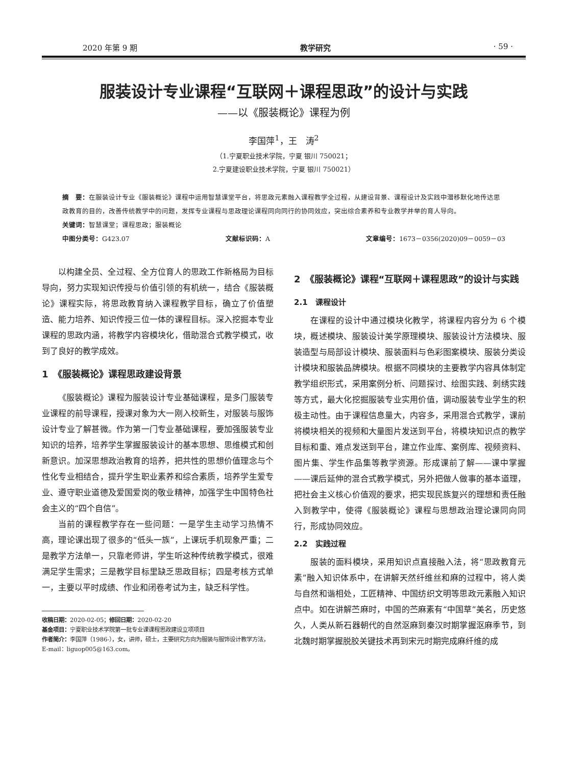2020 年第 9 期 教学研究 · 59 ·
服装设计专业课程“互联网＋课程思政”的设计与实践
——以《服装概论》课程为例
李国萍<sup>1</sup>，王　涛<sup>2</sup>
（1.宁夏职业技术学院，宁夏 银川 750021；
2.宁夏建设职业技术学院，宁夏 银川 750021）
摘　要：在服装设计专业《服装概论》课程中运用智慧课堂平台，将思政元素融入课程教学全过程，从建设背景、课程设计及实践中潜移默化地传达思政教育的目的，改善传统教学中的问题，发挥专业课程与思政理论课程同向同行的协同效应，突出综合素养和专业教学并举的育人导向。
关键词：智慧课堂；课程思政；服装概论
中图分类号：G423.07 文献标识码：A 文章编号：1673－0356(2020)09－0059－03
以构建全员、全过程、全方位育人的思政工作新格局为目标导向，努力实现知识传授与价值引领的有机统一，结合《服装概论》课程实际，将思政教育纳入课程教学目标，确立了价值塑造、能力培养、知识传授三位一体的课程目标。深入挖掘本专业课程的思政内涵，将教学内容模块化，借助混合式教学模式，收到了良好的教学成效。
1　《服装概论》课程思政建设背景
《服装概论》课程为服装设计专业基础课程，是多门服装专业课程的前导课程，授课对象为大一刚入校新生，对服装与服饰设计专业了解甚微。作为第一门专业基础课程，要加强服装专业知识的培养，培养学生掌握服装设计的基本思想、思维模式和创新意识。加深思想政治教育的培养，把共性的思想价值理念与个性化专业相结合，提升学生职业素养和综合素质，培养学生爱专业、遵守职业道德及爱国爱岗的敬业精神，加强学生中国特色社会主义的“四个自信”。
当前的课程教学存在一些问题：一是学生主动学习热情不高，理论课出现了很多的“低头一族”，上课玩手机现象严重；二是教学方法单一，只靠老师讲，学生听这种传统教学模式，很难满足学生需求；三是教学目标里缺乏思政目标；四是考核方式单一，主要以平时成绩、作业和闭卷考试为主，缺乏科学性。
收稿日期：2020-02-05；修回日期：2020-02-20
基金项目：宁夏职业技术学院第一批专业课课程思政建设立项项目
作者简介：李国萍（1986-），女，讲师，硕士，主要研究方向为服装与服饰设计教学方法，E-mail：liguop005@163.com。
2　《服装概论》课程“互联网＋课程思政”的设计与实践
2.1　课程设计
在课程的设计中通过模块化教学，将课程内容分为 6 个模块，概述模块、服装设计美学原理模块、服装设计方法模块、服装造型与局部设计模块、服装面料与色彩图案模块、服装分类设计模块和服装品牌模块。根据不同模块的主要教学内容具体制定教学组织形式，采用案例分析、问题探讨、绘图实践、刺绣实践等方式，最大化挖掘服装专业实用价值，调动服装专业学生的积极主动性。由于课程信息量大，内容多，采用混合式教学，课前将模块相关的视频和大量图片发送到平台，将模块知识点的教学目标和重、难点发送到平台，建立作业库、案例库、视频资料、图片集、学生作品集等教学资源。形成课前了解——课中掌握——课后延伸的混合式教学模式，另外把做人做事的基本道理，把社会主义核心价值观的要求，把实现民族复兴的理想和责任融入到教学中，使得《服装概论》课程与思想政治理论课同向同行，形成协同效应。
2.2　实践过程
服装的面料模块，采用知识点直接融入法，将“思政教育元素”融入知识体系中，在讲解天然纤维丝和麻的过程中，将人类与自然和谐相处，工匠精神、中国纺织文明等思政元素融入知识点中。如在讲解苎麻时，中国的苎麻素有“中国草”美名，历史悠久，人类从新石器朝代的自然沤麻到秦汉时期掌握沤麻季节，到北魏时期掌握脱胶关键技术再到宋元时期完成麻纤维的成